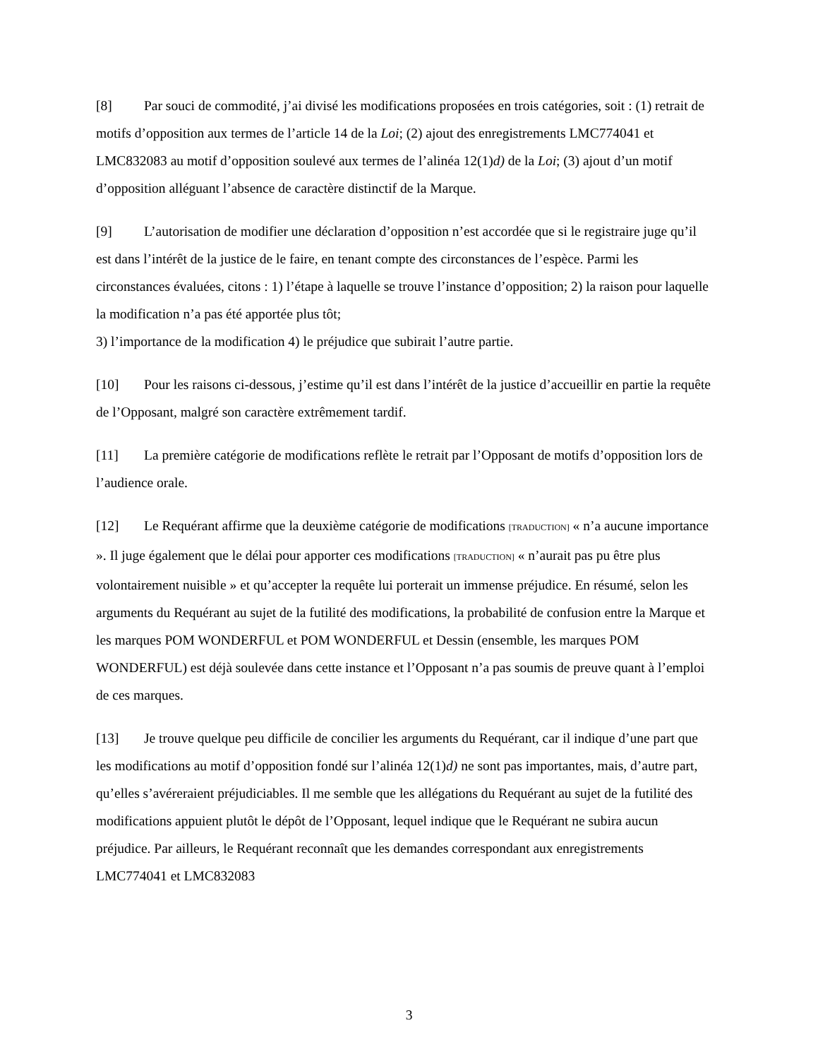[8] Par souci de commodité, j’ai divisé les modifications proposées en trois catégories, soit : (1) retrait de motifs d’opposition aux termes de l’article 14 de la Loi; (2) ajout des enregistrements LMC774041 et LMC832083 au motif d’opposition soulevé aux termes de l’alinéa 12(1)d) de la Loi; (3) ajout d’un motif d’opposition alléguant l’absence de caractère distinctif de la Marque.
[9] L’autorisation de modifier une déclaration d’opposition n’est accordée que si le registraire juge qu’il est dans l’intérêt de la justice de le faire, en tenant compte des circonstances de l’espèce. Parmi les circonstances évaluées, citons : 1) l’étape à laquelle se trouve l’instance d’opposition; 2) la raison pour laquelle la modification n’a pas été apportée plus tôt;
3) l’importance de la modification 4) le préjudice que subirait l’autre partie.
[10] Pour les raisons ci-dessous, j’estime qu’il est dans l’intérêt de la justice d’accueillir en partie la requête de l’Opposant, malgré son caractère extrêmement tardif.
[11] La première catégorie de modifications reflète le retrait par l’Opposant de motifs d’opposition lors de l’audience orale.
[12] Le Requérant affirme que la deuxième catégorie de modifications [TRADUCTION] « n’a aucune importance ». Il juge également que le délai pour apporter ces modifications [TRADUCTION] « n’aurait pas pu être plus volontairement nuisible » et qu’accepter la requête lui porterait un immense préjudice. En résumé, selon les arguments du Requérant au sujet de la futilité des modifications, la probabilité de confusion entre la Marque et les marques POM WONDERFUL et POM WONDERFUL et Dessin (ensemble, les marques POM WONDERFUL) est déjà soulevée dans cette instance et l’Opposant n’a pas soumis de preuve quant à l’emploi de ces marques.
[13] Je trouve quelque peu difficile de concilier les arguments du Requérant, car il indique d’une part que les modifications au motif d’opposition fondé sur l’alinéa 12(1)d) ne sont pas importantes, mais, d’autre part, qu’elles s’avéreraient préjudiciables. Il me semble que les allégations du Requérant au sujet de la futilité des modifications appuient plutôt le dépôt de l’Opposant, lequel indique que le Requérant ne subira aucun préjudice. Par ailleurs, le Requérant reconnaît que les demandes correspondant aux enregistrements LMC774041 et LMC832083
3